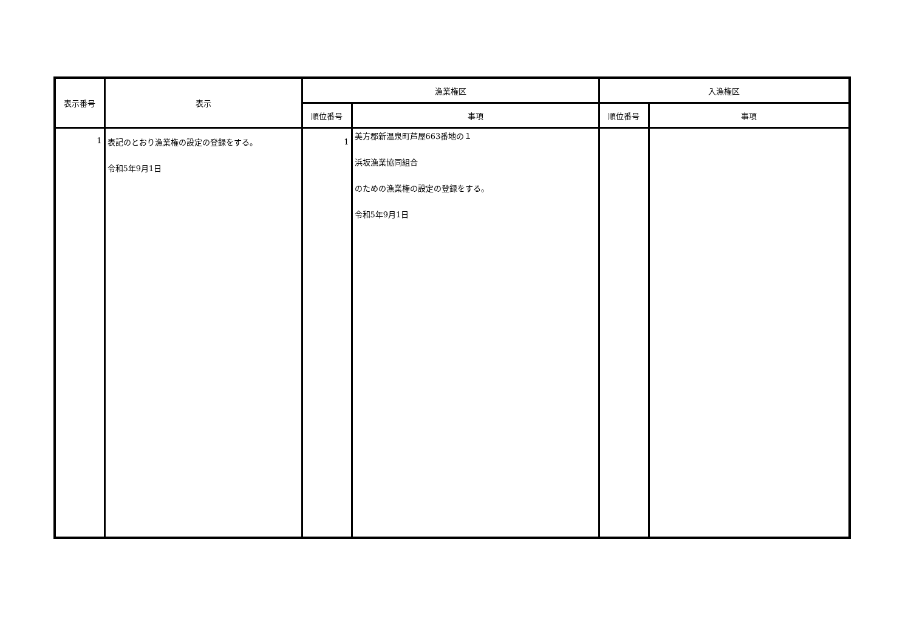| 表示番号 | 表示 | 漁業権区 | | 入漁権区 | |
| --- | --- | --- | --- | --- | --- |
| | | 順位番号 | 事項 | 順位番号 | 事項 |
| 1 | 表記のとおり漁業権の設定の登録をする。 令和5年9月1日 | 1 | 美方郡新温泉町芦屋663番地の１ 浜坂漁業協同組合 のための漁業権の設定の登録をする。 令和5年9月1日 | | |